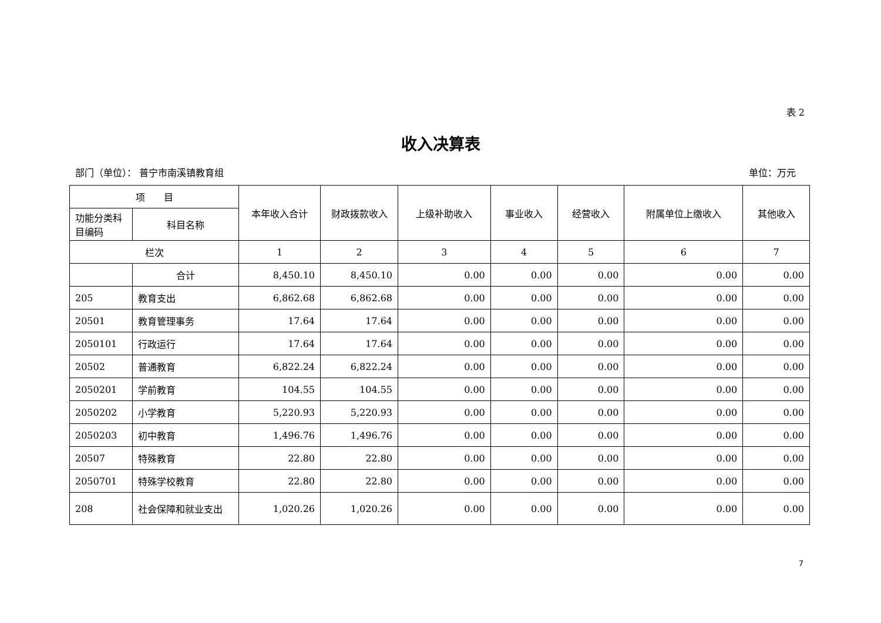表 2
收入决算表
部门（单位）： 普宁市南溪镇教育组 单位：万元
| 项 目 | | 本年收入合计 | 财政拨款收入 | 上级补助收入 | 事业收入 | 经营收入 | 附属单位上缴收入 | 其他收入 |
| --- | --- | --- | --- | --- | --- | --- | --- | --- |
| 功能分类科目编码 | 科目名称 | | | | | | | |
| 栏次 | | 1 | 2 | 3 | 4 | 5 | 6 | 7 |
| | 合计 | 8,450.10 | 8,450.10 | 0.00 | 0.00 | 0.00 | 0.00 | 0.00 |
| 205 | 教育支出 | 6,862.68 | 6,862.68 | 0.00 | 0.00 | 0.00 | 0.00 | 0.00 |
| 20501 | 教育管理事务 | 17.64 | 17.64 | 0.00 | 0.00 | 0.00 | 0.00 | 0.00 |
| 2050101 | 行政运行 | 17.64 | 17.64 | 0.00 | 0.00 | 0.00 | 0.00 | 0.00 |
| 20502 | 普通教育 | 6,822.24 | 6,822.24 | 0.00 | 0.00 | 0.00 | 0.00 | 0.00 |
| 2050201 | 学前教育 | 104.55 | 104.55 | 0.00 | 0.00 | 0.00 | 0.00 | 0.00 |
| 2050202 | 小学教育 | 5,220.93 | 5,220.93 | 0.00 | 0.00 | 0.00 | 0.00 | 0.00 |
| 2050203 | 初中教育 | 1,496.76 | 1,496.76 | 0.00 | 0.00 | 0.00 | 0.00 | 0.00 |
| 20507 | 特殊教育 | 22.80 | 22.80 | 0.00 | 0.00 | 0.00 | 0.00 | 0.00 |
| 2050701 | 特殊学校教育 | 22.80 | 22.80 | 0.00 | 0.00 | 0.00 | 0.00 | 0.00 |
| 208 | 社会保障和就业支出 | 1,020.26 | 1,020.26 | 0.00 | 0.00 | 0.00 | 0.00 | 0.00 |
7